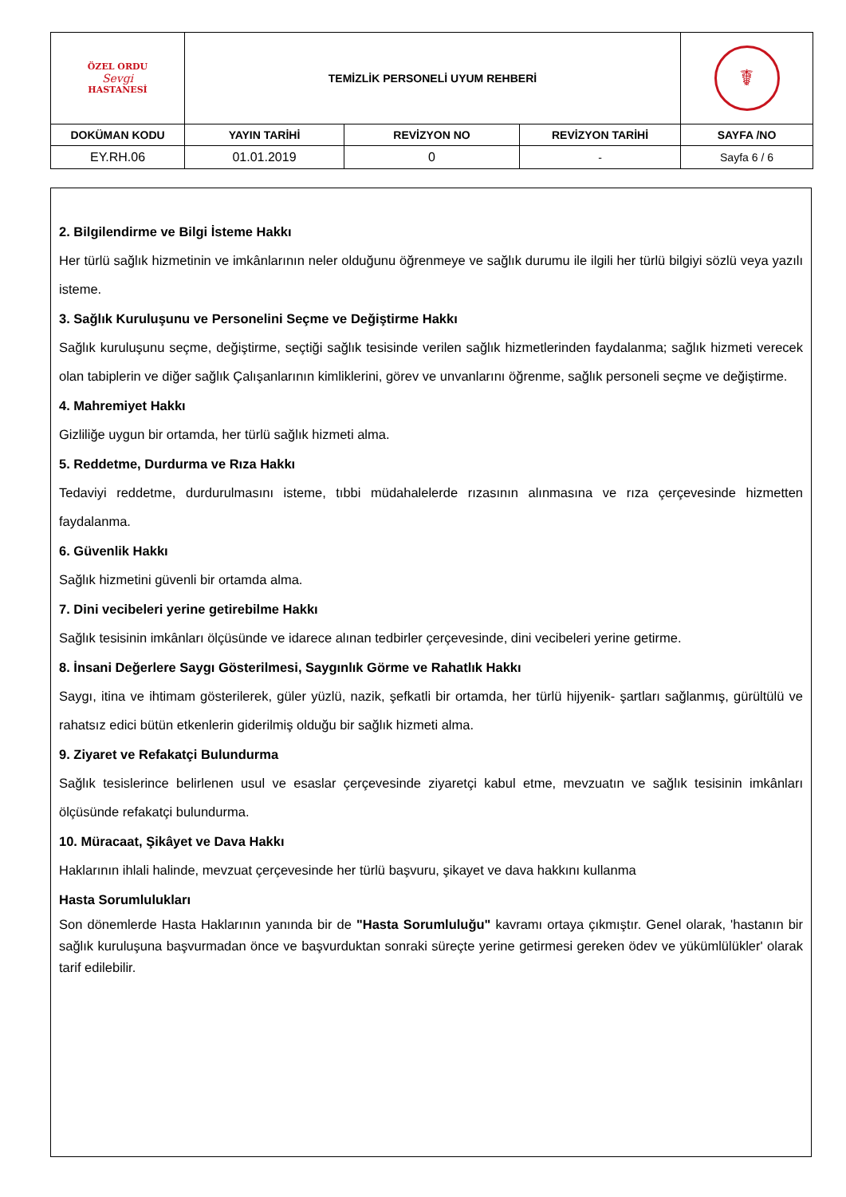| ÖZEL ORDU Sevgi HASTANESİ | TEMİZLİK PERSONELİ UYUM REHBERİ | | | ☤ |
| DOKÜMAN KODU | YAYIN TARİHİ | REVİZYON NO | REVİZYON TARİHİ | SAYFA /NO |
| EY.RH.06 | 01.01.2019 | 0 | - | Sayfa 6 / 6 |
2. Bilgilendirme ve Bilgi İsteme Hakkı
Her türlü sağlık hizmetinin ve imkânlarının neler olduğunu öğrenmeye ve sağlık durumu ile ilgili her türlü bilgiyi sözlü veya yazılı isteme.
3. Sağlık Kuruluşunu ve Personelini Seçme ve Değiştirme Hakkı
Sağlık kuruluşunu seçme, değiştirme, seçtiği sağlık tesisinde verilen sağlık hizmetlerinden faydalanma; sağlık hizmeti verecek olan tabiplerin ve diğer sağlık Çalışanlarının kimliklerini, görev ve unvanlarını öğrenme, sağlık personeli seçme ve değiştirme.
4. Mahremiyet Hakkı
Gizliliğe uygun bir ortamda, her türlü sağlık hizmeti alma.
5. Reddetme, Durdurma ve Rıza Hakkı
Tedaviyi reddetme, durdurulmasını isteme, tıbbi müdahalelerde rızasının alınmasına ve rıza çerçevesinde hizmetten faydalanma.
6. Güvenlik Hakkı
Sağlık hizmetini güvenli bir ortamda alma.
7. Dini vecibeleri yerine getirebilme Hakkı
Sağlık tesisinin imkânları ölçüsünde ve idarece alınan tedbirler çerçevesinde, dini vecibeleri yerine getirme.
8. İnsani Değerlere Saygı Gösterilmesi, Saygınlık Görme ve Rahatlık Hakkı
Saygı, itina ve ihtimam gösterilerek, güler yüzlü, nazik, şefkatli bir ortamda, her türlü hijyenik- şartları sağlanmış, gürültülü ve rahatsız edici bütün etkenlerin giderilmiş olduğu bir sağlık hizmeti alma.
9. Ziyaret ve Refakatçi Bulundurma
Sağlık tesislerince belirlenen usul ve esaslar çerçevesinde ziyaretçi kabul etme, mevzuatın ve sağlık tesisinin imkânları ölçüsünde refakatçi bulundurma.
10. Müracaat, Şikâyet ve Dava Hakkı
Haklarının ihlali halinde, mevzuat çerçevesinde her türlü başvuru, şikayet ve dava hakkını kullanma
Hasta Sorumlulukları
Son dönemlerde Hasta Haklarının yanında bir de "Hasta Sorumluluğu" kavramı ortaya çıkmıştır. Genel olarak, 'hastanın bir sağlık kuruluşuna başvurmadan önce ve başvurduktan sonraki süreçte yerine getirmesi gereken ödev ve yükümlülükler' olarak tarif edilebilir.